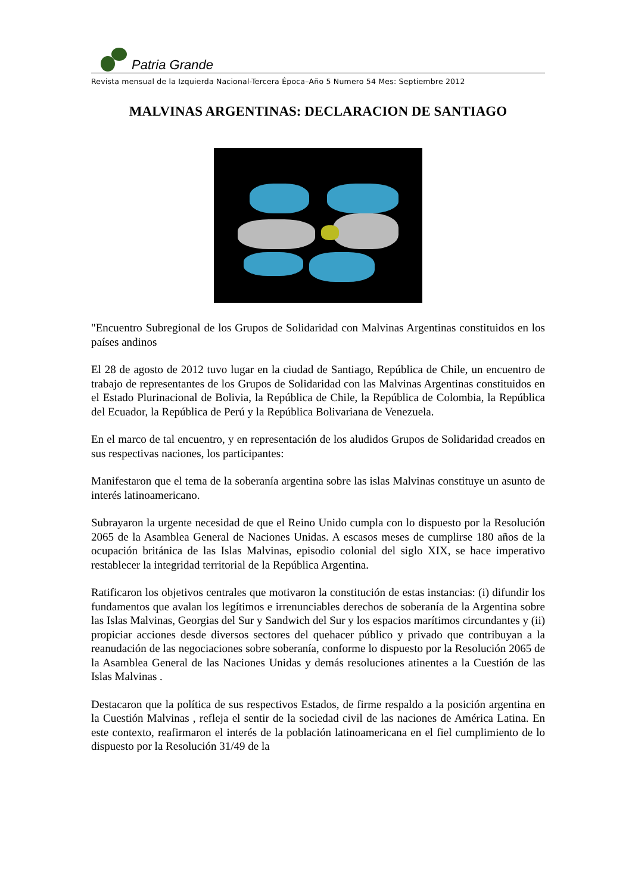Patria Grande
Revista mensual de la Izquierda Nacional-Tercera Época–Año 5 Numero 54 Mes: Septiembre 2012
MALVINAS ARGENTINAS: DECLARACION DE SANTIAGO
"Encuentro Subregional de los Grupos de Solidaridad con Malvinas Argentinas constituidos en los países andinos
El 28 de agosto de 2012 tuvo lugar en la ciudad de Santiago, República de Chile, un encuentro de trabajo de representantes de los Grupos de Solidaridad con las Malvinas Argentinas constituidos en el Estado Plurinacional de Bolivia, la República de Chile, la República de Colombia, la República del Ecuador, la República de Perú y la República Bolivariana de Venezuela.
En el marco de tal encuentro, y en representación de los aludidos Grupos de Solidaridad creados en sus respectivas naciones, los participantes:
Manifestaron que el tema de la soberanía argentina sobre las islas Malvinas constituye un asunto de interés latinoamericano.
Subrayaron la urgente necesidad de que el Reino Unido cumpla con lo dispuesto por la Resolución 2065 de la Asamblea General de Naciones Unidas. A escasos meses de cumplirse 180 años de la ocupación británica de las Islas Malvinas, episodio colonial del siglo XIX, se hace imperativo restablecer la integridad territorial de la República Argentina.
Ratificaron los objetivos centrales que motivaron la constitución de estas instancias: (i) difundir los fundamentos que avalan los legítimos e irrenunciables derechos de soberanía de la Argentina sobre las Islas Malvinas, Georgias del Sur y Sandwich del Sur y los espacios marítimos circundantes y (ii) propiciar acciones desde diversos sectores del quehacer público y privado que contribuyan a la reanudación de las negociaciones sobre soberanía, conforme lo dispuesto por la Resolución 2065 de la Asamblea General de las Naciones Unidas y demás resoluciones atinentes a la Cuestión de las Islas Malvinas .
Destacaron que la política de sus respectivos Estados, de firme respaldo a la posición argentina en la Cuestión Malvinas , refleja el sentir de la sociedad civil de las naciones de América Latina. En este contexto, reafirmaron el interés de la población latinoamericana en el fiel cumplimiento de lo dispuesto por la Resolución 31/49 de la